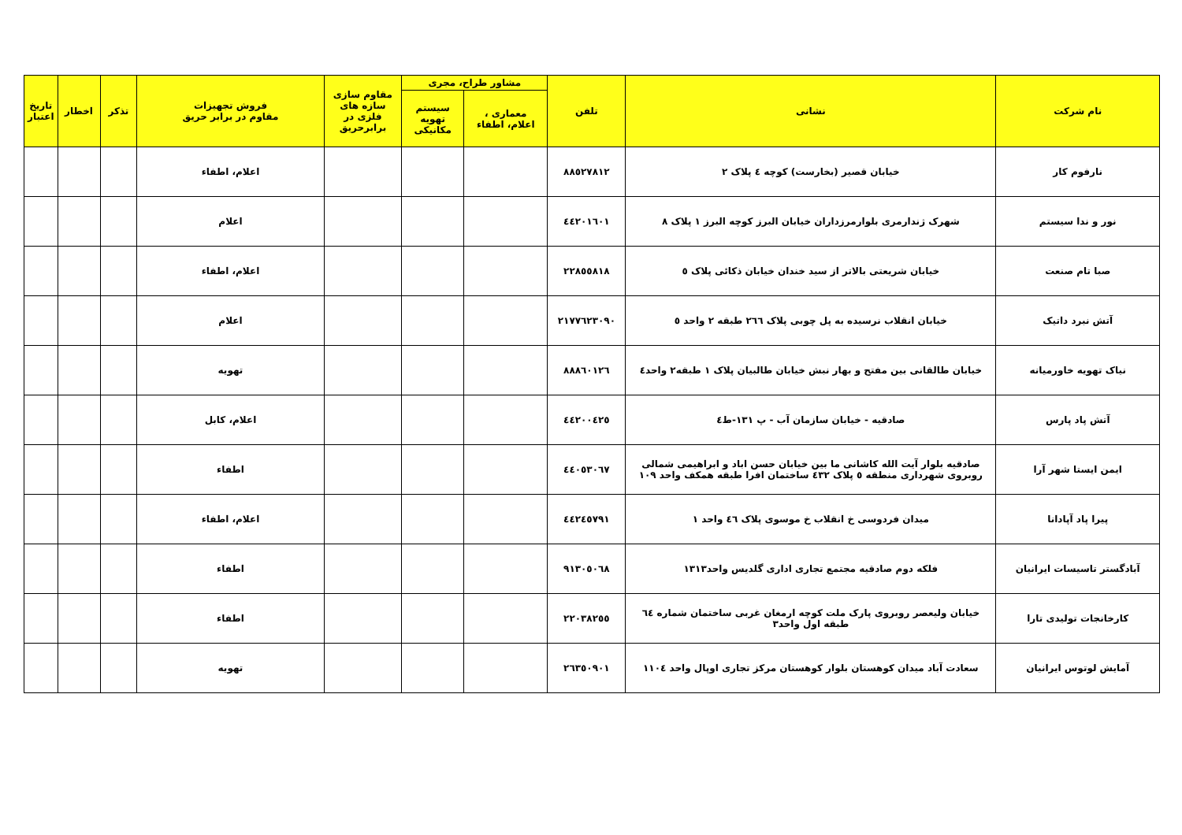| نام شرکت | نشانی | تلفن | مشاور طراح، مجری | | مقاوم سازی سازه های فلزی در برابرحریق | فروش تجهیزات مقاوم در برابر حریق | تذکر | اخطار | تاریخ اعتبار |
| --- | --- | --- | --- | --- | --- | --- | --- | --- | --- |
| | | | معماری ، اعلام، اطفاء | سیستم تهویه مکانیکی | | | | | |
| نارفوم کار | خیابان قصیر (بخارست) کوچه ٤ پلاک ٢ | ٨٨٥٢٧٨١٢ | | | | اعلام، اطفاء | | | |
| نور و ندا سیستم | شهرک ژندارمری بلوارمرزداران خیابان البرز کوچه البرز ١ پلاک ٨ | ٤٤٢٠١٦٠١ | | | | اعلام | | | |
| صبا تام صنعت | خیابان شریعتی بالاتر از سید خندان خیابان ذکائی پلاک ٥ | ٢٢٨٥٥٨١٨ | | | | اعلام، اطفاء | | | |
| آتش نبرد داتیک | خیابان انقلاب نرسیده به پل چوبی پلاک ٢٦٦ طبقه ٢ واحد ٥ | ٢١٧٧٦٢٣٠٩٠ | | | | اعلام | | | |
| نیاک تهویه خاورمیانه | خیابان طالقانی بین مفتح و بهار نبش خیابان طالبیان پلاک ١ طبقه٢ واحد٤ | ٨٨٨٦٠١٢٦ | | | | تهویه | | | |
| آتش پاد پارس | صادقیه - خیابان سازمان آب - پ ١٣١-ط٤ | ٤٤٢٠٠٤٢٥ | | | | اعلام، کابل | | | |
| ایمن ایستا شهر آرا | صادقیه بلوار آیت الله کاشانی ما بین خیابان حسن اباد و ابراهیمی شمالی روبروی شهرداری منطقه ٥ پلاک ٤٣٢ ساختمان افرا طبقه همکف واحد ١٠٩ | ٤٤٠٥٣٠٦٧ | | | | اطفاء | | | |
| پیرا پاد آپادانا | میدان فردوسی خ انقلاب خ موسوی پلاک ٤٦ واحد ١ | ٤٤٢٤٥٧٩١ | | | | اعلام، اطفاء | | | |
| آبادگستر تاسیسات ایرانیان | فلکه دوم صادقیه مجتمع تجاری اداری گلدیس واحد١٣١٣ | ٩١٣٠٥٠٦٨ | | | | اطفاء | | | |
| کارخانجات تولیدی تارا | خیابان ولیعصر روبروی پارک ملت کوچه ارمغان غربی ساختمان شماره ٦٤ طبقه اول واحد٣ | ٢٢٠٣٨٢٥٥ | | | | اطفاء | | | |
| آمایش لوتوس ایرانیان | سعادت آباد میدان کوهستان بلوار کوهستان مرکز تجاری اوپال واحد ١١٠٤ | ٢٦٣٥٠٩٠١ | | | | تهویه | | | |